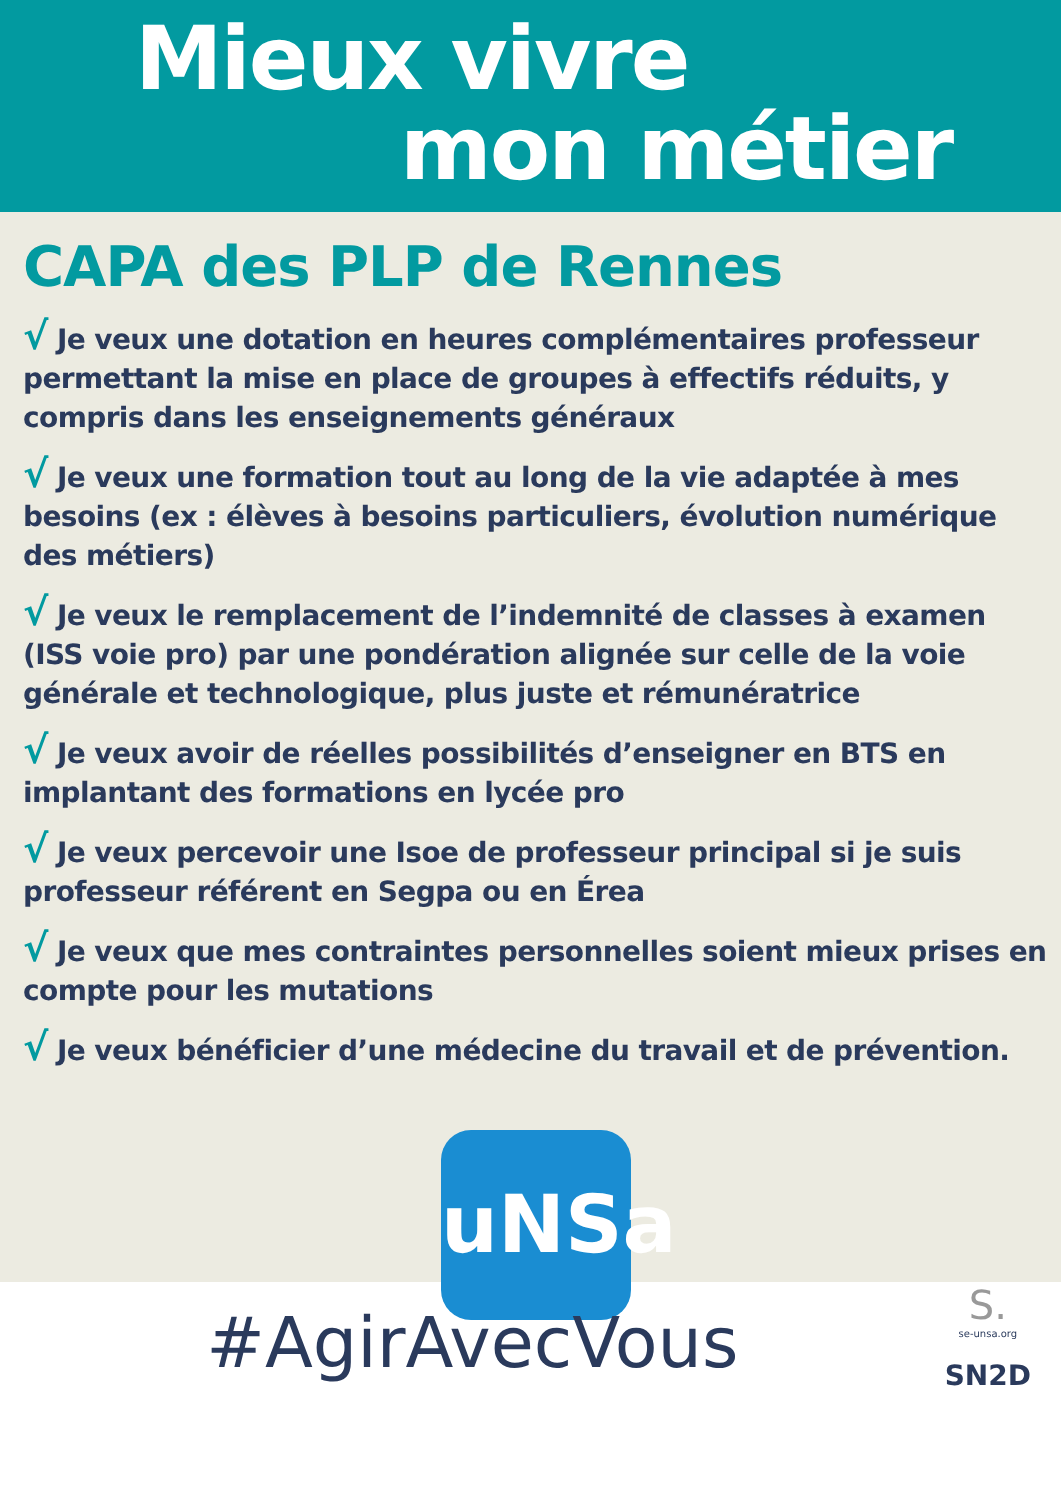Mieux vivre
mon métier
CAPA des PLP de Rennes
√ Je veux une dotation en heures complémentaires professeur permettant la mise en place de groupes à effectifs réduits, y compris dans les enseignements généraux
√ Je veux une formation tout au long de la vie adaptée à mes besoins (ex : élèves à besoins particuliers, évolution numérique des métiers)
√ Je veux le remplacement de l’indemnité de classes à examen (ISS voie pro) par une pondération alignée sur celle de la voie générale et technologique, plus juste et rémunératrice
√ Je veux avoir de réelles possibilités d’enseigner en BTS en implantant des formations en lycée pro
√ Je veux percevoir une Isoe de professeur principal si je suis professeur référent en Segpa ou en Érea
√ Je veux que mes contraintes personnelles soient mieux prises en compte pour les mutations
√ Je veux bénéficier d’une médecine du travail et de prévention.
uNSa
S.
se-unsa.org
SN2D
#AgirAvecVous